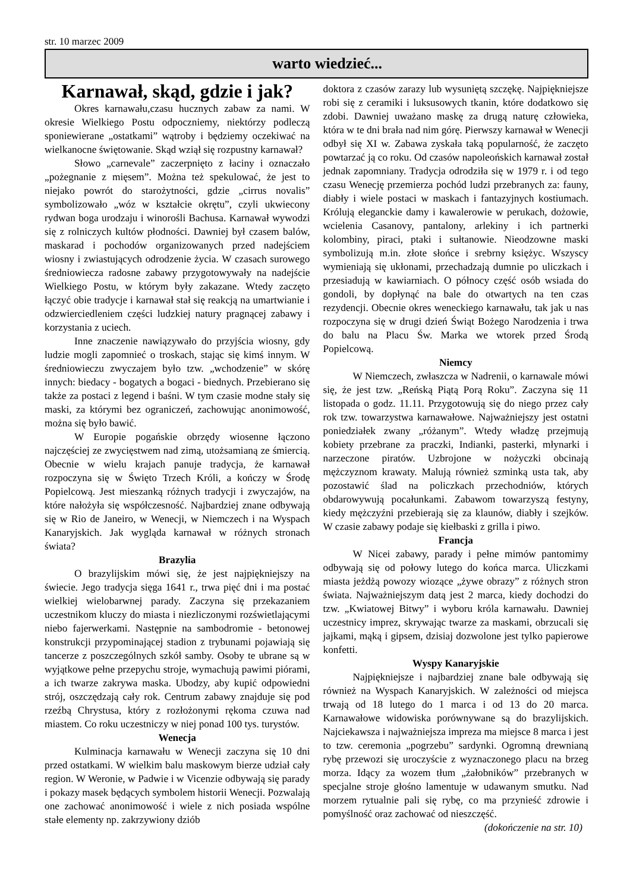str. 10 marzec 2009
warto wiedzieć...
Karnawał, skąd, gdzie i jak?
Okres karnawału,czasu hucznych zabaw za nami. W okresie Wielkiego Postu odpoczniemy, niektórzy podleczą sponiewierane „ostatkami” wątroby i będziemy oczekiwać na wielkanocne świętowanie. Skąd wziął się rozpustny karnawał?
Słowo „carnevale” zaczerpnięto z łaciny i oznaczało „pożegnanie z mięsem”. Można też spekulować, że jest to niejako powrót do starożytności, gdzie „cirrus novalis” symbolizowało „wóz w kształcie okrętu”, czyli ukwiecony rydwan boga urodzaju i winorośli Bachusa. Karnawał wywodzi się z rolniczych kultów płodności. Dawniej był czasem balów, maskarad i pochodów organizowanych przed nadejściem wiosny i zwiastujących odrodzenie życia. W czasach surowego średniowiecza radosne zabawy przygotowywały na nadejście Wielkiego Postu, w którym były zakazane. Wtedy zaczęto łączyć obie tradycje i karnawał stał się reakcją na umartwianie i odzwierciedleniem części ludzkiej natury pragnącej zabawy i korzystania z uciech.
Inne znaczenie nawiązywało do przyjścia wiosny, gdy ludzie mogli zapomnieć o troskach, stając się kimś innym. W średniowieczu zwyczajem było tzw. „wchodzenie” w skórę innych: biedacy - bogatych a bogaci - biednych. Przebierano się także za postaci z legend i baśni. W tym czasie modne stały się maski, za którymi bez ograniczeń, zachowując anonimowość, można się było bawić.
W Europie pogańskie obrzędy wiosenne łączono najczęściej ze zwycięstwem nad zimą, utożsamianą ze śmiercią. Obecnie w wielu krajach panuje tradycja, że karnawał rozpoczyna się w Święto Trzech Króli, a kończy w Środę Popielcową. Jest mieszanką różnych tradycji i zwyczajów, na które nałożyła się współczesność. Najbardziej znane odbywają się w Rio de Janeiro, w Wenecji, w Niemczech i na Wyspach Kanaryjskich. Jak wygląda karnawał w różnych stronach świata?
Brazylia
O brazylijskim mówi się, że jest najpiękniejszy na świecie. Jego tradycja sięga 1641 r., trwa pięć dni i ma postać wielkiej wielobarwnej parady. Zaczyna się przekazaniem uczestnikom kluczy do miasta i niezliczonymi rozświetlającymi niebo fajerwerkami. Następnie na sambodromie - betonowej konstrukcji przypominającej stadion z trybunami pojawiają się tancerze z poszczególnych szkół samby. Osoby te ubrane są w wyjątkowe pełne przepychu stroje, wymachują pawimi piórami, a ich twarze zakrywa maska. Ubodzy, aby kupić odpowiedni strój, oszczędzają cały rok. Centrum zabawy znajduje się pod rzeźbą Chrystusa, który z rozłożonymi rękoma czuwa nad miastem. Co roku uczestniczy w niej ponad 100 tys. turystów.
Wenecja
Kulminacja karnawału w Wenecji zaczyna się 10 dni przed ostatkami. W wielkim balu maskowym bierze udział cały region. W Weronie, w Padwie i w Vicenzie odbywają się parady i pokazy masek będących symbolem historii Wenecji. Pozwalają one zachować anonimowość i wiele z nich posiada wspólne stałe elementy np. zakrzywiony dziób
doktora z czasów zarazy lub wysuniętą szczękę. Najpiękniejsze robi się z ceramiki i luksusowych tkanin, które dodatkowo się zdobi. Dawniej uważano maskę za drugą naturę człowieka, która w te dni brała nad nim górę. Pierwszy karnawał w Wenecji odbył się XI w. Zabawa zyskała taką popularność, że zaczęto powtarzać ją co roku. Od czasów napoleońskich karnawał został jednak zapomniany. Tradycja odrodziła się w 1979 r. i od tego czasu Wenecję przemierza pochód ludzi przebranych za: fauny, diabły i wiele postaci w maskach i fantazyjnych kostiumach. Królują eleganckie damy i kawalerowie w perukach, dożowie, wcielenia Casanovy, pantalony, arlekiny i ich partnerki kolombiny, piraci, ptaki i sułtanowie. Nieodzowne maski symbolizują m.in. złote słońce i srebrny księżyc. Wszyscy wymieniają się ukłonami, przechadzają dumnie po uliczkach i przesiadują w kawiarniach. O północy część osób wsiada do gondoli, by dopłynąć na bale do otwartych na ten czas rezydencji. Obecnie okres weneckiego karnawału, tak jak u nas rozpoczyna się w drugi dzień Świąt Bożego Narodzenia i trwa do balu na Placu Św. Marka we wtorek przed Środą Popielcową.
Niemcy
W Niemczech, zwłaszcza w Nadrenii, o karnawale mówi się, że jest tzw. „Reńską Piątą Porą Roku”. Zaczyna się 11 listopada o godz. 11.11. Przygotowują się do niego przez cały rok tzw. towarzystwa karnawałowe. Najważniejszy jest ostatni poniedziałek zwany „różanym”. Wtedy władzę przejmują kobiety przebrane za praczki, Indianki, pasterki, młynarki i narzeczone piratów. Uzbrojone w nożyczki obcinają mężczyznom krawaty. Malują również szminką usta tak, aby pozostawić ślad na policzkach przechodniów, których obdarowywują pocałunkami. Zabawom towarzyszą festyny, kiedy mężczyźni przebierają się za klaunów, diabły i szejków. W czasie zabawy podaje się kiełbaski z grilla i piwo.
Francja
W Nicei zabawy, parady i pełne mimów pantomimy odbywają się od połowy lutego do końca marca. Uliczkami miasta jeżdżą powozy wiozące „żywe obrazy” z różnych stron świata. Najważniejszym datą jest 2 marca, kiedy dochodzi do tzw. „Kwiatowej Bitwy” i wyboru króla karnawału. Dawniej uczestnicy imprez, skrywając twarze za maskami, obrzucali się jajkami, mąką i gipsem, dzisiaj dozwolone jest tylko papierowe konfetti.
Wyspy Kanaryjskie
Najpiękniejsze i najbardziej znane bale odbywają się również na Wyspach Kanaryjskich. W zależności od miejsca trwają od 18 lutego do 1 marca i od 13 do 20 marca. Karnawałowe widowiska porównywane są do brazylijskich. Najciekawsza i najważniejsza impreza ma miejsce 8 marca i jest to tzw. ceremonia „pogrzebu” sardynki. Ogromną drewnianą rybę przewozi się uroczyście z wyznaczonego placu na brzeg morza. Idący za wozem tłum „żałobników” przebranych w specjalne stroje głośno lamentuje w udawanym smutku. Nad morzem rytualnie pali się rybę, co ma przynieść zdrowie i pomyślność oraz zachować od nieszczęść.
(dokończenie na str. 10)